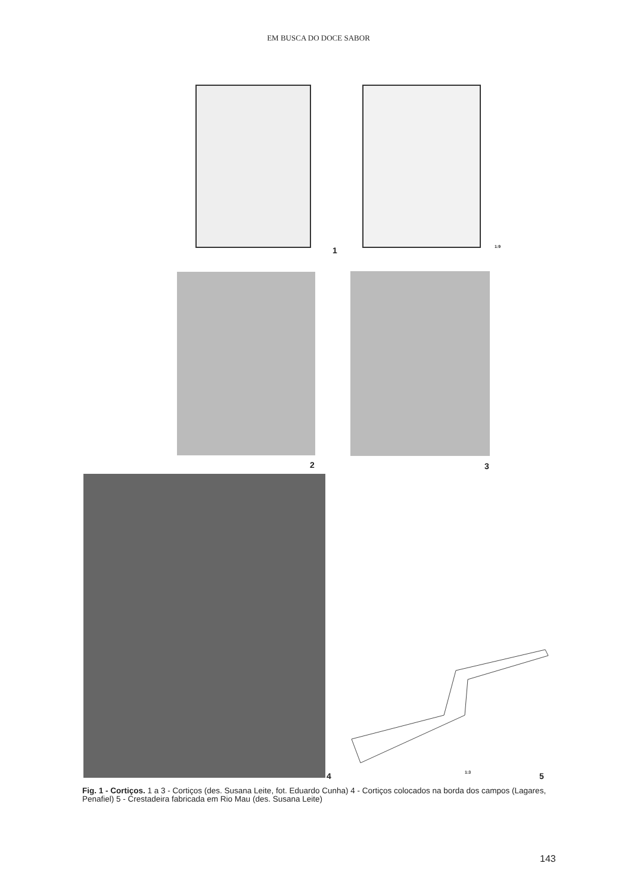EM BUSCA DO DOCE SABOR
1 1:9
2 3
4 1:3 5
Fig. 1 - Cortiços. 1 a 3 - Cortiços (des. Susana Leite, fot. Eduardo Cunha) 4 - Cortiços colocados na borda dos campos (Lagares, Penafiel) 5 - Crestadeira fabricada em Rio Mau (des. Susana Leite)
143